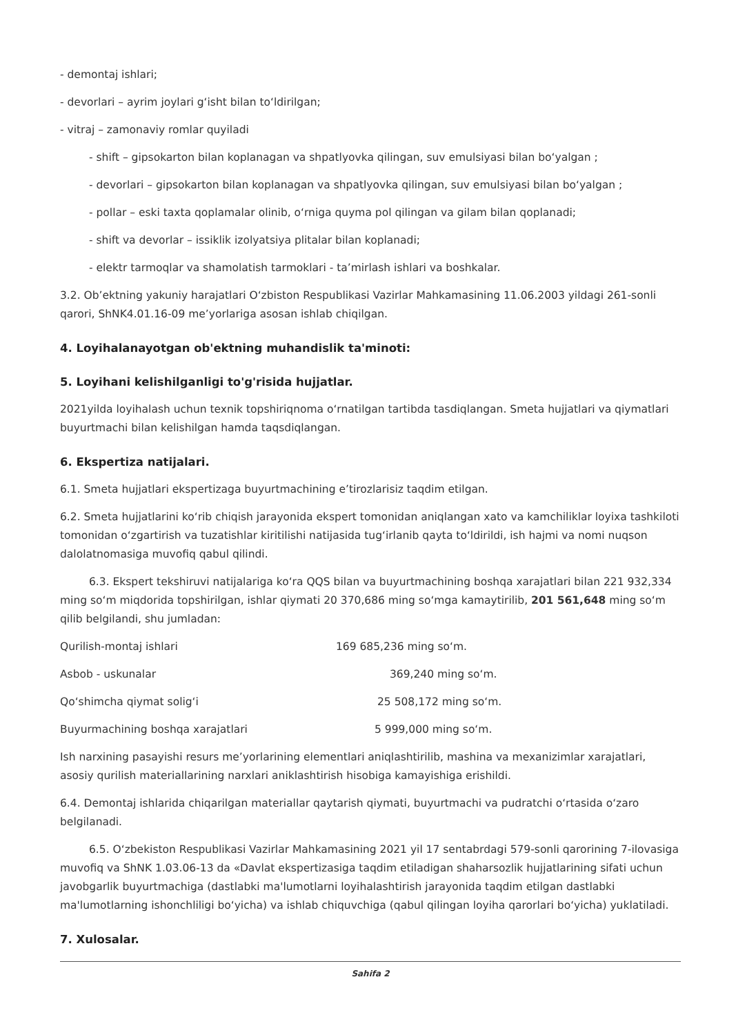- demontaj ishlari;
- devorlari – ayrim joylari g‘isht bilan to‘ldirilgan;
- vitraj – zamonaviy romlar quyiladi
- shift – gipsokarton bilan koplanagan va shpatlyovka qilingan, suv emulsiyasi bilan bo‘yalgan ;
- devorlari – gipsokarton bilan koplanagan va shpatlyovka qilingan, suv emulsiyasi bilan bo‘yalgan ;
- pollar – eski taxta qoplamalar olinib, o‘rniga quyma pol qilingan va gilam bilan qoplanadi;
- shift va devorlar – issiklik izolyatsiya plitalar bilan koplanadi;
- elektr tarmoqlar va shamolatish tarmoklari - ta’mirlash ishlari va boshkalar.
3.2. Ob’ektning yakuniy harajatlari O‘zbiston Respublikasi Vazirlar Mahkamasining 11.06.2003 yildagi 261-sonli qarori, ShNK4.01.16-09 me’yorlariga asosan ishlab chiqilgan.
4. Loyihalanayotgan ob'ektning muhandislik ta'minoti:
5. Loyihani kelishilganligi to'g'risida hujjatlar.
2021yilda loyihalash uchun texnik topshiriqnoma o‘rnatilgan tartibda tasdiqlangan. Smeta hujjatlari va qiymatlari buyurtmachi bilan kelishilgan hamda taqsdiqlangan.
6. Ekspertiza natijalari.
6.1. Smeta hujjatlari ekspertizaga buyurtmachining e’tirozlarisiz taqdim etilgan.
6.2. Smeta hujjatlarini ko‘rib chiqish jarayonida ekspert tomonidan aniqlangan xato va kamchiliklar loyixa tashkiloti tomonidan o‘zgartirish va tuzatishlar kiritilishi natijasida tug‘irlanib qayta to‘ldirildi, ish hajmi va nomi nuqson dalolatnomasiga muvofiq qabul qilindi.
6.3. Ekspert tekshiruvi natijalariga ko‘ra QQS bilan va buyurtmachining boshqa xarajatlari bilan 221 932,334 ming so‘m miqdorida topshirilgan, ishlar qiymati 20 370,686 ming so‘mga kamaytirilib, 201 561,648 ming so‘m qilib belgilandi, shu jumladan:
Qurilish-montaj ishlari 169 685,236 ming so‘m.
Asbob - uskunalar 369,240 ming so‘m.
Qo‘shimcha qiymat solig‘i 25 508,172 ming so‘m.
Buyurmachining boshqa xarajatlari 5 999,000 ming so‘m.
Ish narxining pasayishi resurs me’yorlarining elementlari aniqlashtirilib, mashina va mexanizimlar xarajatlari, asosiy qurilish materiallarining narxlari aniklashtirish hisobiga kamayishiga erishildi.
6.4. Demontaj ishlarida chiqarilgan materiallar qaytarish qiymati, buyurtmachi va pudratchi o‘rtasida o‘zaro belgilanadi.
6.5. O‘zbekiston Respublikasi Vazirlar Mahkamasining 2021 yil 17 sentabrdagi 579-sonli qarorining 7-ilovasiga muvofiq va ShNK 1.03.06-13 da «Davlat ekspertizasiga taqdim etiladigan shaharsozlik hujjatlarining sifati uchun javobgarlik buyurtmachiga (dastlabki ma'lumotlarni loyihalashtirish jarayonida taqdim etilgan dastlabki ma'lumotlarning ishonchliligi bo‘yicha) va ishlab chiquvchiga (qabul qilingan loyiha qarorlari bo‘yicha) yuklatiladi.
7. Xulosalar.
Sahifa 2